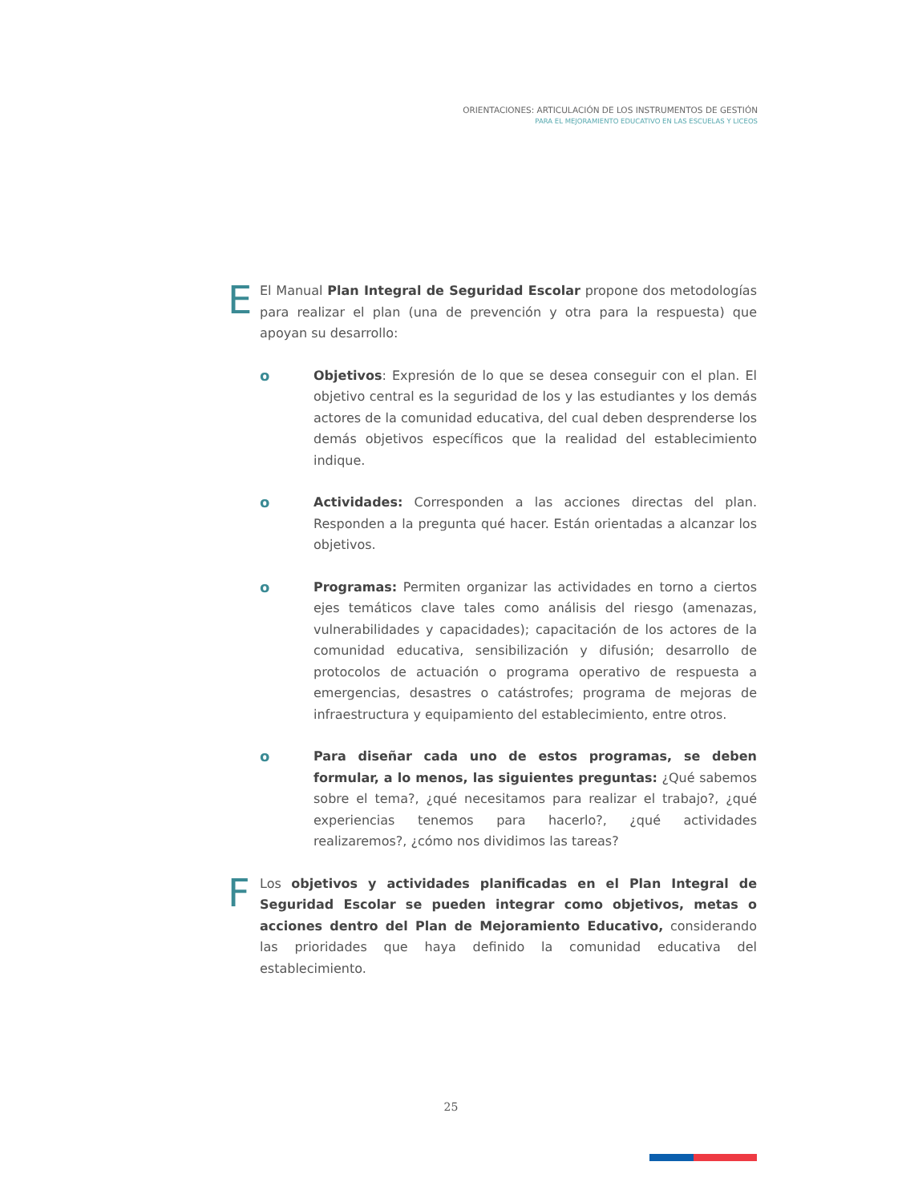ORIENTACIONES: ARTICULACIÓN DE LOS INSTRUMENTOS DE GESTIÓN
PARA EL MEJORAMIENTO EDUCATIVO EN LAS ESCUELAS Y LICEOS
E
El Manual Plan Integral de Seguridad Escolar propone dos metodologías para realizar el plan (una de prevención y otra para la respuesta) que apoyan su desarrollo:
o Objetivos: Expresión de lo que se desea conseguir con el plan. El objetivo central es la seguridad de los y las estudiantes y los demás actores de la comunidad educativa, del cual deben desprenderse los demás objetivos específicos que la realidad del establecimiento indique.
o Actividades: Corresponden a las acciones directas del plan. Responden a la pregunta qué hacer. Están orientadas a alcanzar los objetivos.
o Programas: Permiten organizar las actividades en torno a ciertos ejes temáticos clave tales como análisis del riesgo (amenazas, vulnerabilidades y capacidades); capacitación de los actores de la comunidad educativa, sensibilización y difusión; desarrollo de protocolos de actuación o programa operativo de respuesta a emergencias, desastres o catástrofes; programa de mejoras de infraestructura y equipamiento del establecimiento, entre otros.
o Para diseñar cada uno de estos programas, se deben formular, a lo menos, las siguientes preguntas: ¿Qué sabemos sobre el tema?, ¿qué necesitamos para realizar el trabajo?, ¿qué experiencias tenemos para hacerlo?, ¿qué actividades realizaremos?, ¿cómo nos dividimos las tareas?
F
Los objetivos y actividades planificadas en el Plan Integral de Seguridad Escolar se pueden integrar como objetivos, metas o acciones dentro del Plan de Mejoramiento Educativo, considerando las prioridades que haya definido la comunidad educativa del establecimiento.
25